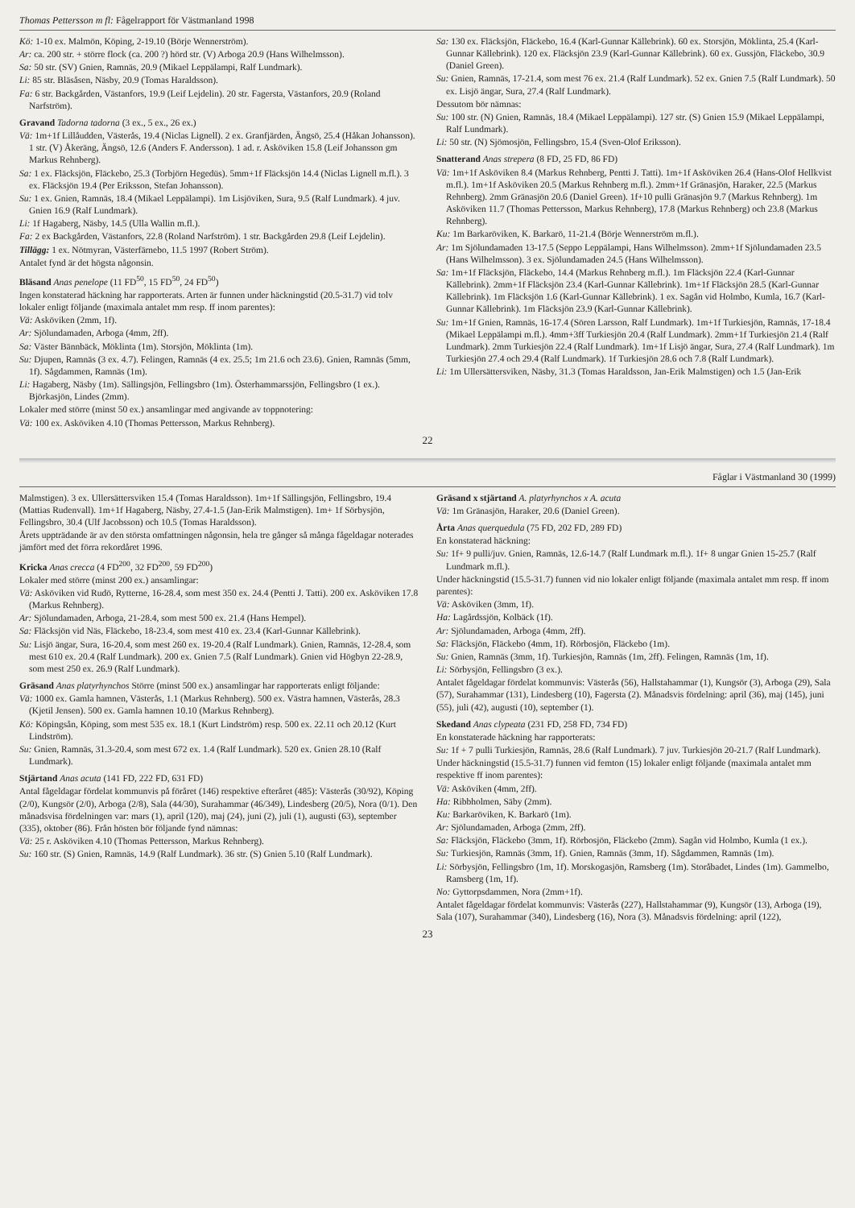Thomas Pettersson m fl: Fågelrapport för Västmanland 1998
Kö: 1-10 ex. Malmön, Köping, 2-19.10 (Börje Wennerström).
Ar: ca. 200 str. + större flock (ca. 200 ?) hörd str. (V) Arboga 20.9 (Hans Wilhelmsson).
Sa: 50 str. (SV) Gnien, Ramnäs, 20.9 (Mikael Leppälampi, Ralf Lundmark).
Li: 85 str. Bläsåsen, Näsby, 20.9 (Tomas Haraldsson).
Fa: 6 str. Backgården, Västanfors, 19.9 (Leif Lejdelin). 20 str. Fagersta, Västanfors, 20.9 (Roland Narfström).
Gravand Tadorna tadorna (3 ex., 5 ex., 26 ex.)
Vä: 1m+1f Lillåudden, Västerås, 19.4 (Niclas Lignell). 2 ex. Granfjärden, Ängsö, 25.4 (Håkan Johansson). 1 str. (V) Åkeräng, Ängsö, 12.6 (Anders F. Andersson). 1 ad. r. Asköviken 15.8 (Leif Johansson gm Markus Rehnberg).
Sa: 1 ex. Fläcksjön, Fläckebo, 25.3 (Torbjörn Hegedüs). 5mm+1f Fläcksjön 14.4 (Niclas Lignell m.fl.). 3 ex. Fläcksjön 19.4 (Per Eriksson, Stefan Johansson).
Su: 1 ex. Gnien, Ramnäs, 18.4 (Mikael Leppälampi). 1m Lisjöviken, Sura, 9.5 (Ralf Lundmark). 4 juv. Gnien 16.9 (Ralf Lundmark).
Li: 1f Hagaberg, Näsby, 14.5 (Ulla Wallin m.fl.).
Fa: 2 ex Backgården, Västanfors, 22.8 (Roland Narfström). 1 str. Backgården 29.8 (Leif Lejdelin).
Tillägg: 1 ex. Nötmyran, Västerfärnebo, 11.5 1997 (Robert Ström).
Antalet fynd är det högsta någonsin.
Bläsand Anas penelope (11 FD<sup>50</sup>, 15 FD<sup>50</sup>, 24 FD<sup>50</sup>)
Ingen konstaterad häckning har rapporterats. Arten är funnen under häckningstid (20.5-31.7) vid tolv lokaler enligt följande (maximala antalet mm resp. ff inom parentes):
Vä: Asköviken (2mm, 1f).
Ar: Sjölundamaden, Arboga (4mm, 2ff).
Sa: Väster Bännbäck, Möklinta (1m). Storsjön, Möklinta (1m).
Su: Djupen, Ramnäs (3 ex. 4.7). Felingen, Ramnäs (4 ex. 25.5; 1m 21.6 och 23.6). Gnien, Ramnäs (5mm, 1f). Sågdammen, Ramnäs (1m).
Li: Hagaberg, Näsby (1m). Sällingsjön, Fellingsbro (1m). Österhammarssjön, Fellingsbro (1 ex.). Björkasjön, Lindes (2mm).
Lokaler med större (minst 50 ex.) ansamlingar med angivande av toppnotering:
Vä: 100 ex. Asköviken 4.10 (Thomas Pettersson, Markus Rehnberg).
Sa: 130 ex. Fläcksjön, Fläckebo, 16.4 (Karl-Gunnar Källebrink). 60 ex. Storsjön, Möklinta, 25.4 (Karl-Gunnar Källebrink). 120 ex. Fläcksjön 23.9 (Karl-Gunnar Källebrink). 60 ex. Gussjön, Fläckebo, 30.9 (Daniel Green).
Su: Gnien, Ramnäs, 17-21.4, som mest 76 ex. 21.4 (Ralf Lundmark). 52 ex. Gnien 7.5 (Ralf Lundmark). 50 ex. Lisjö ängar, Sura, 27.4 (Ralf Lundmark).
Dessutom bör nämnas:
Su: 100 str. (N) Gnien, Ramnäs, 18.4 (Mikael Leppälampi). 127 str. (S) Gnien 15.9 (Mikael Leppälampi, Ralf Lundmark).
Li: 50 str. (N) Sjömosjön, Fellingsbro, 15.4 (Sven-Olof Eriksson).
Snatterand Anas strepera (8 FD, 25 FD, 86 FD)
Vä: 1m+1f Asköviken 8.4 (Markus Rehnberg, Pentti J. Tatti). 1m+1f Asköviken 26.4 (Hans-Olof Hellkvist m.fl.). 1m+1f Asköviken 20.5 (Markus Rehnberg m.fl.). 2mm+1f Gränasjön, Haraker, 22.5 (Markus Rehnberg). 2mm Gränasjön 20.6 (Daniel Green). 1f+10 pulli Gränasjön 9.7 (Markus Rehnberg). 1m Asköviken 11.7 (Thomas Pettersson, Markus Rehnberg), 17.8 (Markus Rehnberg) och 23.8 (Markus Rehnberg).
Ku: 1m Barkaröviken, K. Barkarö, 11-21.4 (Börje Wennerström m.fl.).
Ar: 1m Sjölundamaden 13-17.5 (Seppo Leppälampi, Hans Wilhelmsson). 2mm+1f Sjölundamaden 23.5 (Hans Wilhelmsson). 3 ex. Sjölundamaden 24.5 (Hans Wilhelmsson).
Sa: 1m+1f Fläcksjön, Fläckebo, 14.4 (Markus Rehnberg m.fl.). 1m Fläcksjön 22.4 (Karl-Gunnar Källebrink). 2mm+1f Fläcksjön 23.4 (Karl-Gunnar Källebrink). 1m+1f Fläcksjön 28.5 (Karl-Gunnar Källebrink). 1m Fläcksjön 1.6 (Karl-Gunnar Källebrink). 1 ex. Sagån vid Holmbo, Kumla, 16.7 (Karl-Gunnar Källebrink). 1m Fläcksjön 23.9 (Karl-Gunnar Källebrink).
Su: 1m+1f Gnien, Ramnäs, 16-17.4 (Sören Larsson, Ralf Lundmark). 1m+1f Turkiesjön, Ramnäs, 17-18.4 (Mikael Leppälampi m.fl.). 4mm+3ff Turkiesjön 20.4 (Ralf Lundmark). 2mm+1f Turkiesjön 21.4 (Ralf Lundmark). 2mm Turkiesjön 22.4 (Ralf Lundmark). 1m+1f Lisjö ängar, Sura, 27.4 (Ralf Lundmark). 1m Turkiesjön 27.4 och 29.4 (Ralf Lundmark). 1f Turkiesjön 28.6 och 7.8 (Ralf Lundmark).
Li: 1m Ullersättersviken, Näsby, 31.3 (Tomas Haraldsson, Jan-Erik Malmstigen) och 1.5 (Jan-Erik
22
Fåglar i Västmanland 30 (1999)
Malmstigen). 3 ex. Ullersättersviken 15.4 (Tomas Haraldsson). 1m+1f Sällingsjön, Fellingsbro, 19.4 (Mattias Rudenvall). 1m+1f Hagaberg, Näsby, 27.4-1.5 (Jan-Erik Malmstigen). 1m+ 1f Sörbysjön, Fellingsbro, 30.4 (Ulf Jacobsson) och 10.5 (Tomas Haraldsson).
Årets uppträdande är av den största omfattningen någonsin, hela tre gånger så många fågeldagar noterades jämfört med det förra rekordåret 1996.
Kricka Anas crecca (4 FD<sup>200</sup>, 32 FD<sup>200</sup>, 59 FD<sup>200</sup>)
Lokaler med större (minst 200 ex.) ansamlingar:
Vä: Asköviken vid Rudö, Rytterne, 16-28.4, som mest 350 ex. 24.4 (Pentti J. Tatti). 200 ex. Asköviken 17.8 (Markus Rehnberg).
Ar: Sjölundamaden, Arboga, 21-28.4, som mest 500 ex. 21.4 (Hans Hempel).
Sa: Fläcksjön vid Näs, Fläckebo, 18-23.4, som mest 410 ex. 23.4 (Karl-Gunnar Källebrink).
Su: Lisjö ängar, Sura, 16-20.4, som mest 260 ex. 19-20.4 (Ralf Lundmark). Gnien, Ramnäs, 12-28.4, som mest 610 ex. 20.4 (Ralf Lundmark). 200 ex. Gnien 7.5 (Ralf Lundmark). Gnien vid Högbyn 22-28.9, som mest 250 ex. 26.9 (Ralf Lundmark).
Gräsand Anas platyrhynchos Större (minst 500 ex.) ansamlingar har rapporterats enligt följande:
Vä: 1000 ex. Gamla hamnen, Västerås, 1.1 (Markus Rehnberg). 500 ex. Västra hamnen, Västerås, 28.3 (Kjetil Jensen). 500 ex. Gamla hamnen 10.10 (Markus Rehnberg).
Kö: Köpingsån, Köping, som mest 535 ex. 18.1 (Kurt Lindström) resp. 500 ex. 22.11 och 20.12 (Kurt Lindström).
Su: Gnien, Ramnäs, 31.3-20.4, som mest 672 ex. 1.4 (Ralf Lundmark). 520 ex. Gnien 28.10 (Ralf Lundmark).
Stjärtand Anas acuta (141 FD, 222 FD, 631 FD)
Antal fågeldagar fördelat kommunvis på föråret (146) respektive efteråret (485): Västerås (30/92), Köping (2/0), Kungsör (2/0), Arboga (2/8), Sala (44/30), Surahammar (46/349), Lindesberg (20/5), Nora (0/1). Den månadsvisa fördelningen var: mars (1), april (120), maj (24), juni (2), juli (1), augusti (63), september (335), oktober (86). Från hösten bör följande fynd nämnas:
Vä: 25 r. Asköviken 4.10 (Thomas Pettersson, Markus Rehnberg).
Su: 160 str. (S) Gnien, Ramnäs, 14.9 (Ralf Lundmark). 36 str. (S) Gnien 5.10 (Ralf Lundmark).
Gräsand x stjärtand A. platyrhynchos x A. acuta
Vä: 1m Gränasjön, Haraker, 20.6 (Daniel Green).
Årta Anas querquedula (75 FD, 202 FD, 289 FD)
En konstaterad häckning:
Su: 1f+ 9 pulli/juv. Gnien, Ramnäs, 12.6-14.7 (Ralf Lundmark m.fl.). 1f+ 8 ungar Gnien 15-25.7 (Ralf Lundmark m.fl.).
Under häckningstid (15.5-31.7) funnen vid nio lokaler enligt följande (maximala antalet mm resp. ff inom parentes):
Vä: Asköviken (3mm, 1f).
Ha: Lagårdssjön, Kolbäck (1f).
Ar: Sjölundamaden, Arboga (4mm, 2ff).
Sa: Fläcksjön, Fläckebo (4mm, 1f). Rörbosjön, Fläckebo (1m).
Su: Gnien, Ramnäs (3mm, 1f). Turkiesjön, Ramnäs (1m, 2ff). Felingen, Ramnäs (1m, 1f).
Li: Sörbysjön, Fellingsbro (3 ex.).
Antalet fågeldagar fördelat kommunvis: Västerås (56), Hallstahammar (1), Kungsör (3), Arboga (29), Sala (57), Surahammar (131), Lindesberg (10), Fagersta (2). Månadsvis fördelning: april (36), maj (145), juni (55), juli (42), augusti (10), september (1).
Skedand Anas clypeata (231 FD, 258 FD, 734 FD)
En konstaterade häckning har rapporterats:
Su: 1f + 7 pulli Turkiesjön, Ramnäs, 28.6 (Ralf Lundmark). 7 juv. Turkiesjön 20-21.7 (Ralf Lundmark).
Under häckningstid (15.5-31.7) funnen vid femton (15) lokaler enligt följande (maximala antalet mm respektive ff inom parentes):
Vä: Asköviken (4mm, 2ff).
Ha: Ribbholmen, Säby (2mm).
Ku: Barkaröviken, K. Barkarö (1m).
Ar: Sjölundamaden, Arboga (2mm, 2ff).
Sa: Fläcksjön, Fläckebo (3mm, 1f). Rörbosjön, Fläckebo (2mm). Sagån vid Holmbo, Kumla (1 ex.).
Su: Turkiesjön, Ramnäs (3mm, 1f). Gnien, Ramnäs (3mm, 1f). Sågdammen, Ramnäs (1m).
Li: Sörbysjön, Fellingsbro (1m, 1f). Morskogasjön, Ramsberg (1m). Storåbadet, Lindes (1m). Gammelbo, Ramsberg (1m, 1f).
No: Gyttorpsdammen, Nora (2mm+1f).
Antalet fågeldagar fördelat kommunvis: Västerås (227), Hallstahammar (9), Kungsör (13), Arboga (19), Sala (107), Surahammar (340), Lindesberg (16), Nora (3). Månadsvis fördelning: april (122),
23